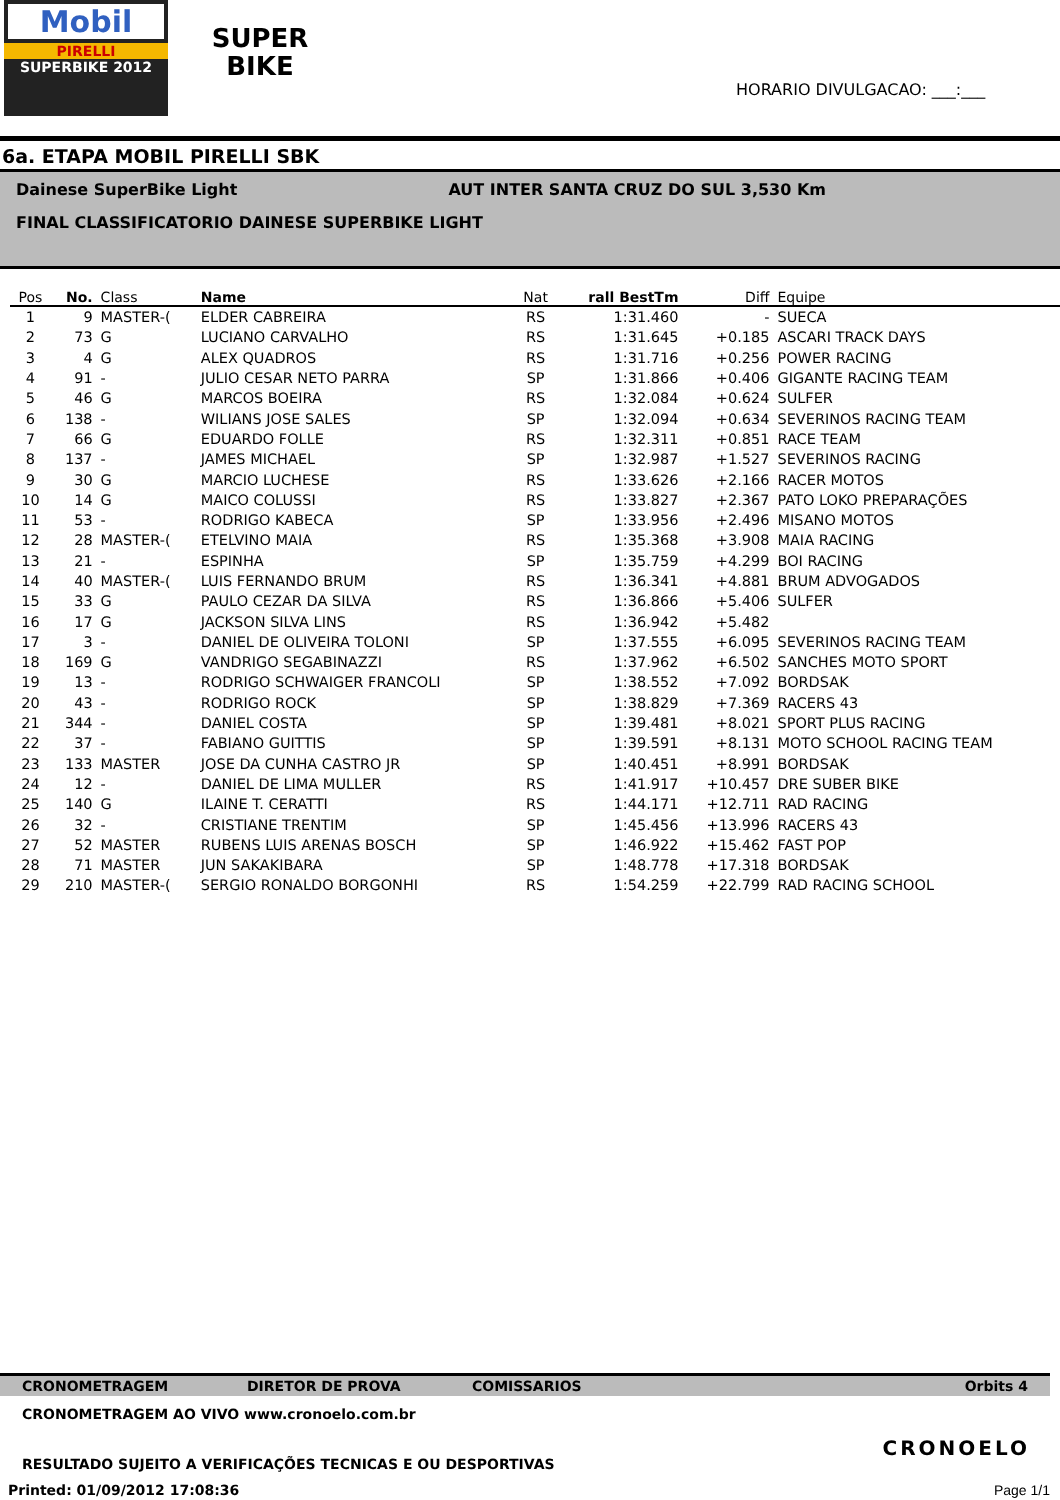Mobil
PIRELLI
SUPERBIKE 2012
SUPER
BIKE
HORARIO DIVULGACAO: ___:___
6a. ETAPA MOBIL PIRELLI SBK
Dainese SuperBike Light AUT INTER SANTA CRUZ DO SUL 3,530 Km
FINAL CLASSIFICATORIO DAINESE SUPERBIKE LIGHT
| Pos | No. | Class | Name | Nat | rall BestTm | Diff | Equipe |
| --- | --- | --- | --- | --- | --- | --- | --- |
| 1 | 9 | MASTER-( | ELDER CABREIRA | RS | 1:31.460 | - | SUECA |
| 2 | 73 | G | LUCIANO CARVALHO | RS | 1:31.645 | +0.185 | ASCARI TRACK DAYS |
| 3 | 4 | G | ALEX QUADROS | RS | 1:31.716 | +0.256 | POWER RACING |
| 4 | 91 | - | JULIO CESAR NETO PARRA | SP | 1:31.866 | +0.406 | GIGANTE RACING TEAM |
| 5 | 46 | G | MARCOS BOEIRA | RS | 1:32.084 | +0.624 | SULFER |
| 6 | 138 | - | WILIANS JOSE SALES | SP | 1:32.094 | +0.634 | SEVERINOS RACING TEAM |
| 7 | 66 | G | EDUARDO FOLLE | RS | 1:32.311 | +0.851 | RACE TEAM |
| 8 | 137 | - | JAMES MICHAEL | SP | 1:32.987 | +1.527 | SEVERINOS RACING |
| 9 | 30 | G | MARCIO LUCHESE | RS | 1:33.626 | +2.166 | RACER MOTOS |
| 10 | 14 | G | MAICO COLUSSI | RS | 1:33.827 | +2.367 | PATO LOKO PREPARAÇÕES |
| 11 | 53 | - | RODRIGO KABECA | SP | 1:33.956 | +2.496 | MISANO MOTOS |
| 12 | 28 | MASTER-( | ETELVINO MAIA | RS | 1:35.368 | +3.908 | MAIA RACING |
| 13 | 21 | - | ESPINHA | SP | 1:35.759 | +4.299 | BOI RACING |
| 14 | 40 | MASTER-( | LUIS FERNANDO BRUM | RS | 1:36.341 | +4.881 | BRUM ADVOGADOS |
| 15 | 33 | G | PAULO CEZAR DA SILVA | RS | 1:36.866 | +5.406 | SULFER |
| 16 | 17 | G | JACKSON SILVA LINS | RS | 1:36.942 | +5.482 | |
| 17 | 3 | - | DANIEL DE OLIVEIRA TOLONI | SP | 1:37.555 | +6.095 | SEVERINOS RACING TEAM |
| 18 | 169 | G | VANDRIGO SEGABINAZZI | RS | 1:37.962 | +6.502 | SANCHES MOTO SPORT |
| 19 | 13 | - | RODRIGO SCHWAIGER FRANCOLI | SP | 1:38.552 | +7.092 | BORDSAK |
| 20 | 43 | - | RODRIGO ROCK | SP | 1:38.829 | +7.369 | RACERS 43 |
| 21 | 344 | - | DANIEL COSTA | SP | 1:39.481 | +8.021 | SPORT PLUS RACING |
| 22 | 37 | - | FABIANO GUITTIS | SP | 1:39.591 | +8.131 | MOTO SCHOOL RACING TEAM |
| 23 | 133 | MASTER | JOSE DA CUNHA CASTRO JR | SP | 1:40.451 | +8.991 | BORDSAK |
| 24 | 12 | - | DANIEL DE LIMA MULLER | RS | 1:41.917 | +10.457 | DRE SUBER BIKE |
| 25 | 140 | G | ILAINE T. CERATTI | RS | 1:44.171 | +12.711 | RAD RACING |
| 26 | 32 | - | CRISTIANE TRENTIM | SP | 1:45.456 | +13.996 | RACERS 43 |
| 27 | 52 | MASTER | RUBENS LUIS ARENAS BOSCH | SP | 1:46.922 | +15.462 | FAST POP |
| 28 | 71 | MASTER | JUN SAKAKIBARA | SP | 1:48.778 | +17.318 | BORDSAK |
| 29 | 210 | MASTER-( | SERGIO RONALDO BORGONHI | RS | 1:54.259 | +22.799 | RAD RACING SCHOOL |
CRONOMETRAGEM DIRETOR DE PROVA COMISSARIOS Orbits 4
CRONOMETRAGEM AO VIVO www.cronoelo.com.br
CRONOELO
RESULTADO SUJEITO A VERIFICAÇÕES TECNICAS E OU DESPORTIVAS
Printed: 01/09/2012 17:08:36 Page 1/1